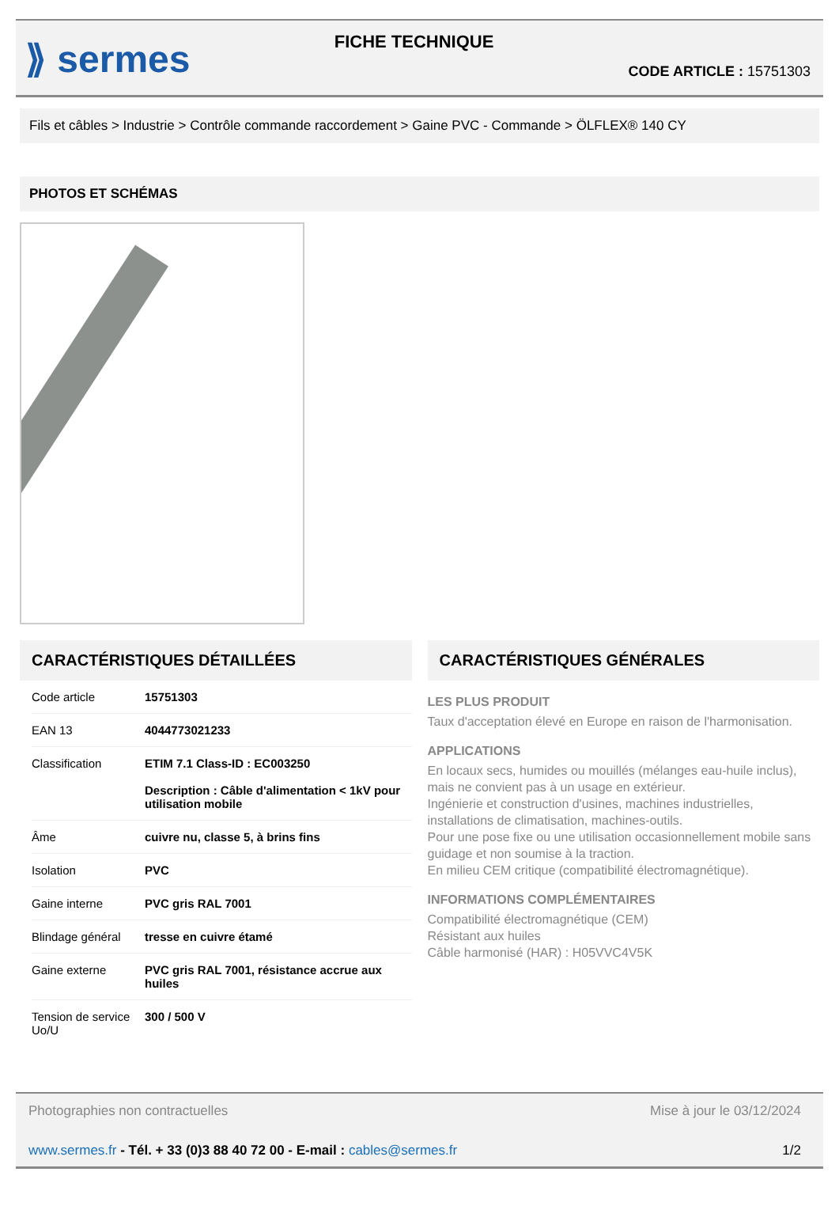⟫ sermes
FICHE TECHNIQUE
CODE ARTICLE : 15751303
Fils et câbles > Industrie > Contrôle commande raccordement > Gaine PVC - Commande > ÖLFLEX® 140 CY
PHOTOS ET SCHÉMAS
CARACTÉRISTIQUES DÉTAILLÉES
| Code article | 15751303 |
| EAN 13 | 4044773021233 |
| Classification | ETIM 7.1 Class-ID : EC003250 Description : Câble d'alimentation < 1kV pour utilisation mobile |
| Âme | cuivre nu, classe 5, à brins fins |
| Isolation | PVC |
| Gaine interne | PVC gris RAL 7001 |
| Blindage général | tresse en cuivre étamé |
| Gaine externe | PVC gris RAL 7001, résistance accrue aux huiles |
| Tension de service Uo/U | 300 / 500 V |
CARACTÉRISTIQUES GÉNÉRALES
LES PLUS PRODUIT
Taux d'acceptation élevé en Europe en raison de l'harmonisation.
APPLICATIONS
En locaux secs, humides ou mouillés (mélanges eau-huile inclus), mais ne convient pas à un usage en extérieur.
Ingénierie et construction d'usines, machines industrielles, installations de climatisation, machines-outils.
Pour une pose fixe ou une utilisation occasionnellement mobile sans guidage et non soumise à la traction.
En milieu CEM critique (compatibilité électromagnétique).
INFORMATIONS COMPLÉMENTAIRES
Compatibilité électromagnétique (CEM)
Résistant aux huiles
Câble harmonisé (HAR) : H05VVC4V5K
Photographies non contractuelles Mise à jour le 03/12/2024
www.sermes.fr - Tél. + 33 (0)3 88 40 72 00 - E-mail : cables@sermes.fr 1/2